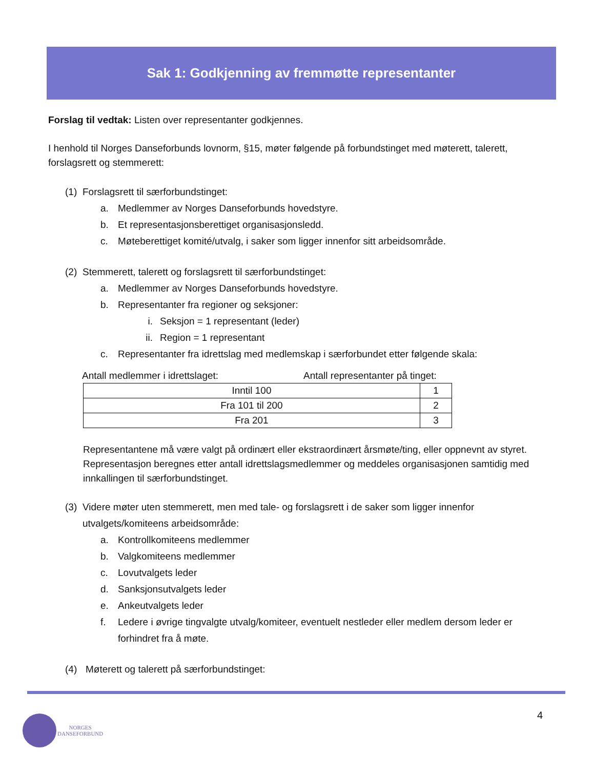Sak 1: Godkjenning av fremmøtte representanter
Forslag til vedtak: Listen over representanter godkjennes.
I henhold til Norges Danseforbunds lovnorm, §15, møter følgende på forbundstinget med møterett, talerett, forslagsrett og stemmerett:
(1) Forslagsrett til særforbundstinget:
a. Medlemmer av Norges Danseforbunds hovedstyre.
b. Et representasjonsberettiget organisasjonsledd.
c. Møteberettiget komité/utvalg, i saker som ligger innenfor sitt arbeidsområde.
(2) Stemmerett, talerett og forslagsrett til særforbundstinget:
a. Medlemmer av Norges Danseforbunds hovedstyre.
b. Representanter fra regioner og seksjoner:
i. Seksjon = 1 representant (leder)
ii. Region = 1 representant
c. Representanter fra idrettslag med medlemskap i særforbundet etter følgende skala:
Antall medlemmer i idrettslaget: Antall representanter på tinget:
| Inntil 100 | 1 |
| Fra 101 til 200 | 2 |
| Fra 201 | 3 |
Representantene må være valgt på ordinært eller ekstraordinært årsmøte/ting, eller oppnevnt av styret. Representasjon beregnes etter antall idrettslagsmedlemmer og meddeles organisasjonen samtidig med innkallingen til særforbundstinget.
(3) Videre møter uten stemmerett, men med tale- og forslagsrett i de saker som ligger innenfor utvalgets/komiteens arbeidsområde:
a. Kontrollkomiteens medlemmer
b. Valgkomiteens medlemmer
c. Lovutvalgets leder
d. Sanksjonsutvalgets leder
e. Ankeutvalgets leder
f. Ledere i øvrige tingvalgte utvalg/komiteer, eventuelt nestleder eller medlem dersom leder er forhindret fra å møte.
(4) Møterett og talerett på særforbundstinget:
4
NORGES
DANSEFORBUND